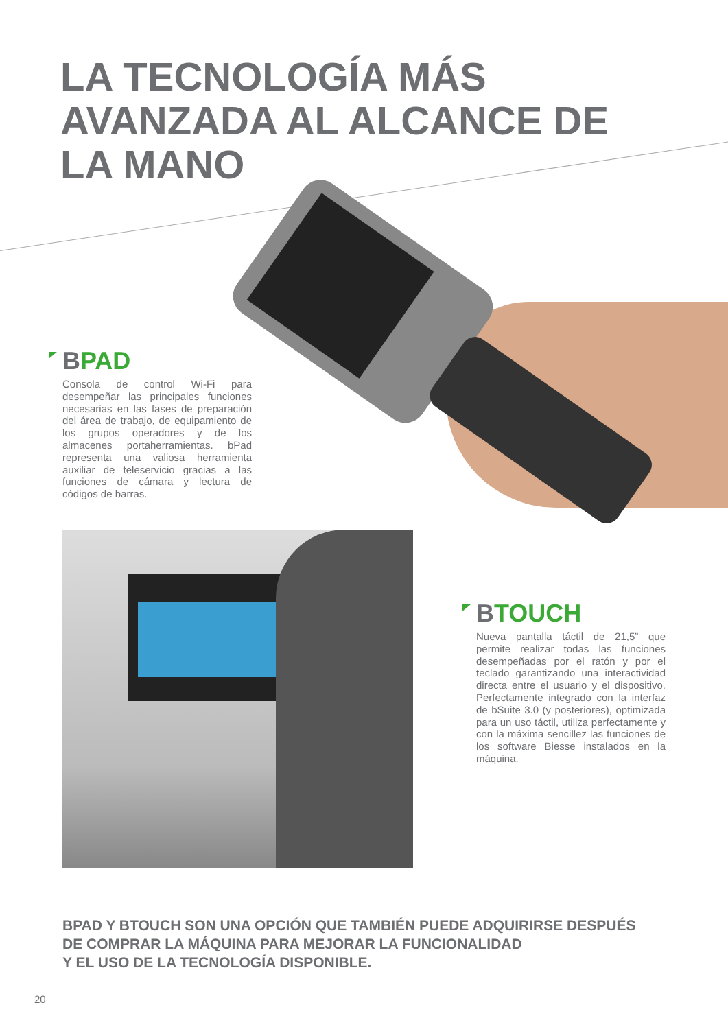LA TECNOLOGÍA MÁS
AVANZADA AL ALCANCE DE
LA MANO
BPAD
Consola de control Wi-Fi para desempeñar las principales funciones necesarias en las fases de preparación del área de trabajo, de equipamiento de los grupos operadores y de los almacenes portaherramientas. bPad representa una valiosa herramienta auxiliar de teleservicio gracias a las funciones de cámara y lectura de códigos de barras.
BTOUCH
Nueva pantalla táctil de 21,5” que permite realizar todas las funciones desempeñadas por el ratón y por el teclado garantizando una interactividad directa entre el usuario y el dispositivo. Perfectamente integrado con la interfaz de bSuite 3.0 (y posteriores), optimizada para un uso táctil, utiliza perfectamente y con la máxima sencillez las funciones de los software Biesse instalados en la máquina.
BPAD Y BTOUCH SON UNA OPCIÓN QUE TAMBIÉN PUEDE ADQUIRIRSE DESPUÉS
DE COMPRAR LA MÁQUINA PARA MEJORAR LA FUNCIONALIDAD
Y EL USO DE LA TECNOLOGÍA DISPONIBLE.
20